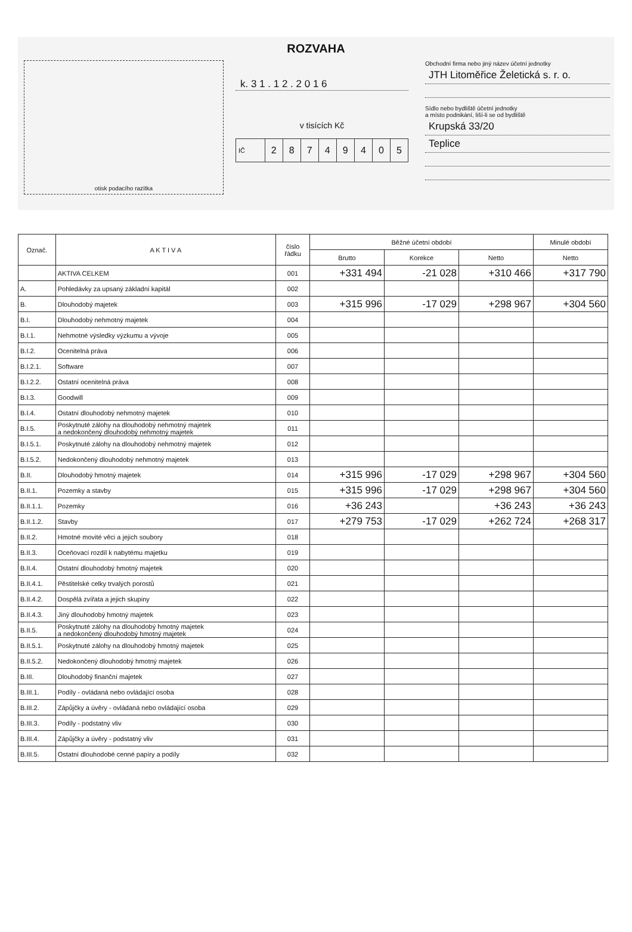ROZVAHA
otisk podacího razítka
k. 3 1 . 1 2 . 2 0 1 6
v tisících Kč
IČ 28749405
Obchodní firma nebo jiný název účetní jednotky
JTH Litoměřice Želetická s. r. o.
Sídlo nebo bydliště účetní jednotky
a místo podnikání, liší-li se od bydliště
Krupská 33/20
Teplice
| Označ. | A K T I V A | číslo řádku | Běžné účetní období | | | Minulé období |
| --- | --- | --- | --- | --- | --- | --- |
| | | | Brutto | Korekce | Netto | Netto |
| | AKTIVA CELKEM | 001 | +331 494 | -21 028 | +310 466 | +317 790 |
| A. | Pohledávky za upsaný základní kapitál | 002 | | | | |
| B. | Dlouhodobý majetek | 003 | +315 996 | -17 029 | +298 967 | +304 560 |
| B.I. | Dlouhodobý nehmotný majetek | 004 | | | | |
| B.I.1. | Nehmotné výsledky výzkumu a vývoje | 005 | | | | |
| B.I.2. | Ocenitelná práva | 006 | | | | |
| B.I.2.1. | Software | 007 | | | | |
| B.I.2.2. | Ostatní ocenitelná práva | 008 | | | | |
| B.I.3. | Goodwill | 009 | | | | |
| B.I.4. | Ostatní dlouhodobý nehmotný majetek | 010 | | | | |
| B.I.5. | Poskytnuté zálohy na dlouhodobý nehmotný majetek a nedokončený dlouhodobý nehmotný majetek | 011 | | | | |
| B.I.5.1. | Poskytnuté zálohy na dlouhodobý nehmotný majetek | 012 | | | | |
| B.I.5.2. | Nedokončený dlouhodobý nehmotný majetek | 013 | | | | |
| B.II. | Dlouhodobý hmotný majetek | 014 | +315 996 | -17 029 | +298 967 | +304 560 |
| B.II.1. | Pozemky a stavby | 015 | +315 996 | -17 029 | +298 967 | +304 560 |
| B.II.1.1. | Pozemky | 016 | +36 243 | | +36 243 | +36 243 |
| B.II.1.2. | Stavby | 017 | +279 753 | -17 029 | +262 724 | +268 317 |
| B.II.2. | Hmotné movité věci a jejich soubory | 018 | | | | |
| B.II.3. | Oceňovací rozdíl k nabytému majetku | 019 | | | | |
| B.II.4. | Ostatní dlouhodobý hmotný majetek | 020 | | | | |
| B.II.4.1. | Pěstitelské celky trvalých porostů | 021 | | | | |
| B.II.4.2. | Dospělá zvířata a jejich skupiny | 022 | | | | |
| B.II.4.3. | Jiný dlouhodobý hmotný majetek | 023 | | | | |
| B.II.5. | Poskytnuté zálohy na dlouhodobý hmotný majetek a nedokončený dlouhodobý hmotný majetek | 024 | | | | |
| B.II.5.1. | Poskytnuté zálohy na dlouhodobý hmotný majetek | 025 | | | | |
| B.II.5.2. | Nedokončený dlouhodobý hmotný majetek | 026 | | | | |
| B.III. | Dlouhodobý finanční majetek | 027 | | | | |
| B.III.1. | Podíly - ovládaná nebo ovládající osoba | 028 | | | | |
| B.III.2. | Zápůjčky a úvěry - ovládaná nebo ovládající osoba | 029 | | | | |
| B.III.3. | Podíly - podstatný vliv | 030 | | | | |
| B.III.4. | Zápůjčky a úvěry - podstatný vliv | 031 | | | | |
| B.III.5. | Ostatní dlouhodobé cenné papíry a podíly | 032 | | | | |